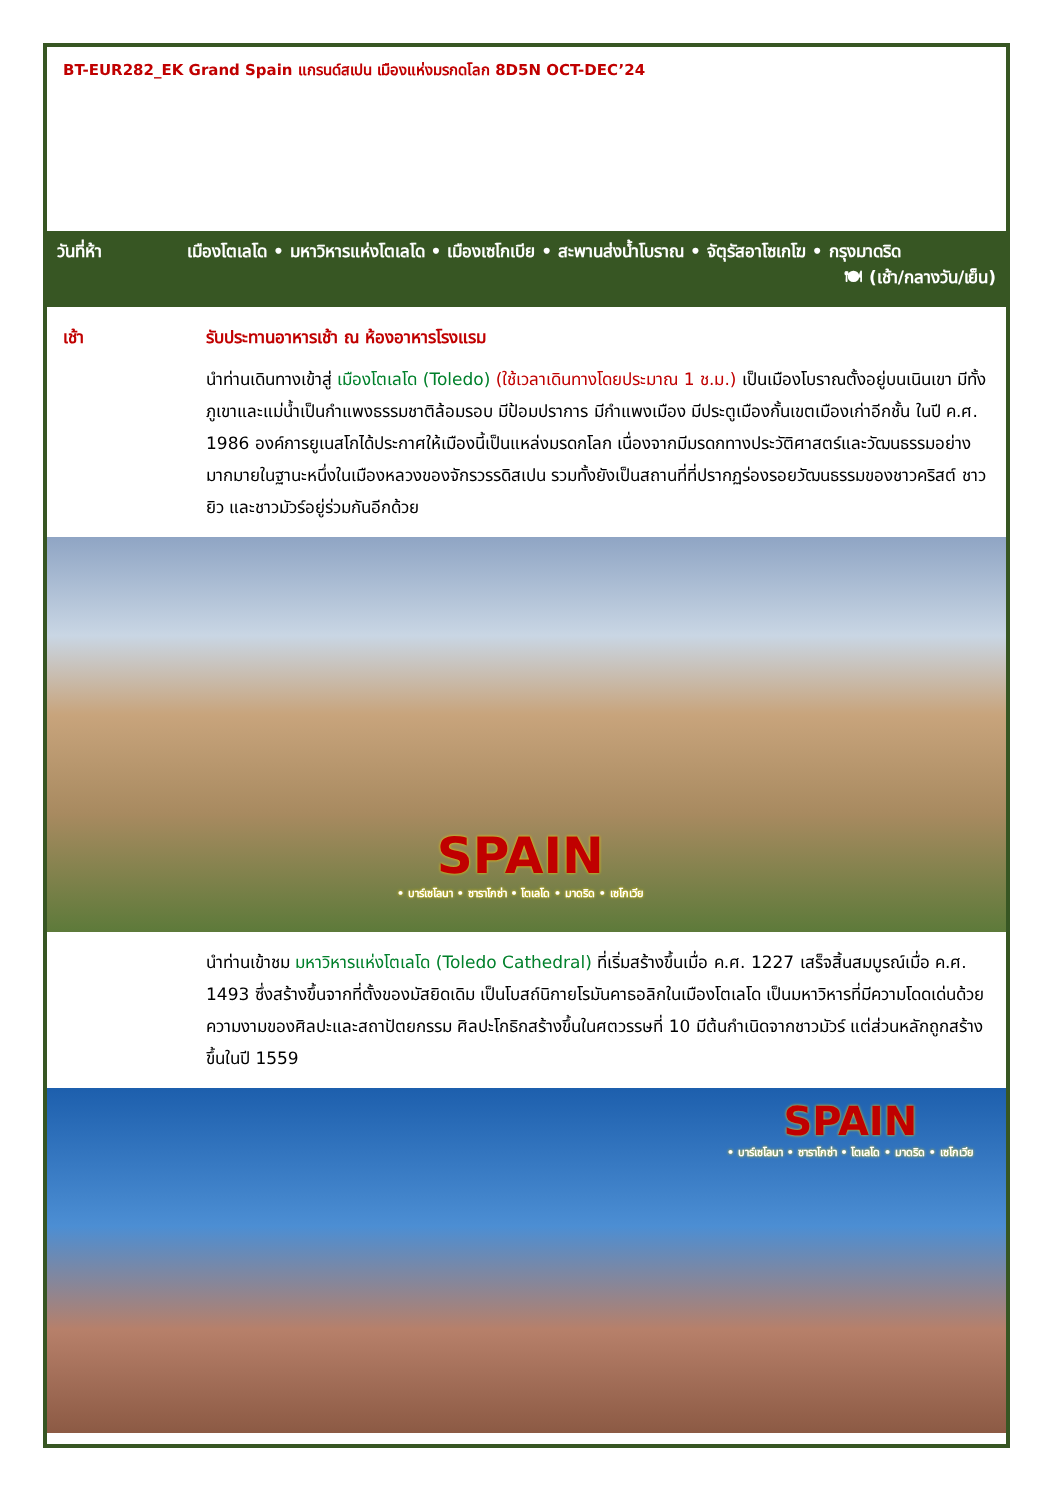BT-EUR282_EK Grand Spain แกรนด์สเปน เมืองแห่งมรกดโลก 8D5N OCT-DEC’24
วันที่ห้า เมืองโตเลโด • มหาวิหารแห่งโตเลโด • เมืองเซโกเบีย • สะพานส่งน้ำโบราณ • จัตุรัสอาโซเกโฆ • กรุงมาดริด 🍽 (เช้า/กลางวัน/เย็น)
เช้า รับประทานอาหารเช้า ณ ห้องอาหารโรงแรม
นำท่านเดินทางเข้าสู่ เมืองโตเลโด (Toledo) (ใช้เวลาเดินทางโดยประมาณ 1 ช.ม.) เป็นเมืองโบราณตั้งอยู่บนเนินเขา มีทั้งภูเขาและแม่น้ำเป็นกำแพงธรรมชาติล้อมรอบ มีป้อมปราการ มีกำแพงเมือง มีประตูเมืองกั้นเขตเมืองเก่าอีกชั้น ในปี ค.ศ. 1986 องค์การยูเนสโกได้ประกาศให้เมืองนี้เป็นแหล่งมรดกโลก เนื่องจากมีมรดกทางประวัติศาสตร์และวัฒนธรรมอย่างมากมายในฐานะหนึ่งในเมืองหลวงของจักรวรรดิสเปน รวมทั้งยังเป็นสถานที่ที่ปรากฏร่องรอยวัฒนธรรมของชาวคริสต์ ชาวยิว และชาวมัวร์อยู่ร่วมกันอีกด้วย
SPAIN
• บาร์เซโลนา • ซาราโกซ่า • โตเลโด • มาดริด • เซโกเวีย
นำท่านเข้าชม มหาวิหารแห่งโตเลโด (Toledo Cathedral) ที่เริ่มสร้างขึ้นเมื่อ ค.ศ. 1227 เสร็จสิ้นสมบูรณ์เมื่อ ค.ศ. 1493 ซึ่งสร้างขึ้นจากที่ตั้งของมัสยิดเดิม เป็นโบสถ์นิกายโรมันคาธอลิกในเมืองโตเลโด เป็นมหาวิหารที่มีความโดดเด่นด้วยความงามของศิลปะและสถาปัตยกรรม ศิลปะโกธิกสร้างขึ้นในศตวรรษที่ 10 มีต้นกำเนิดจากชาวมัวร์ แต่ส่วนหลักถูกสร้างขึ้นในปี 1559
SPAIN
• บาร์เซโลนา • ซาราโกซ่า • โตเลโด • มาดริด • เซโกเวีย